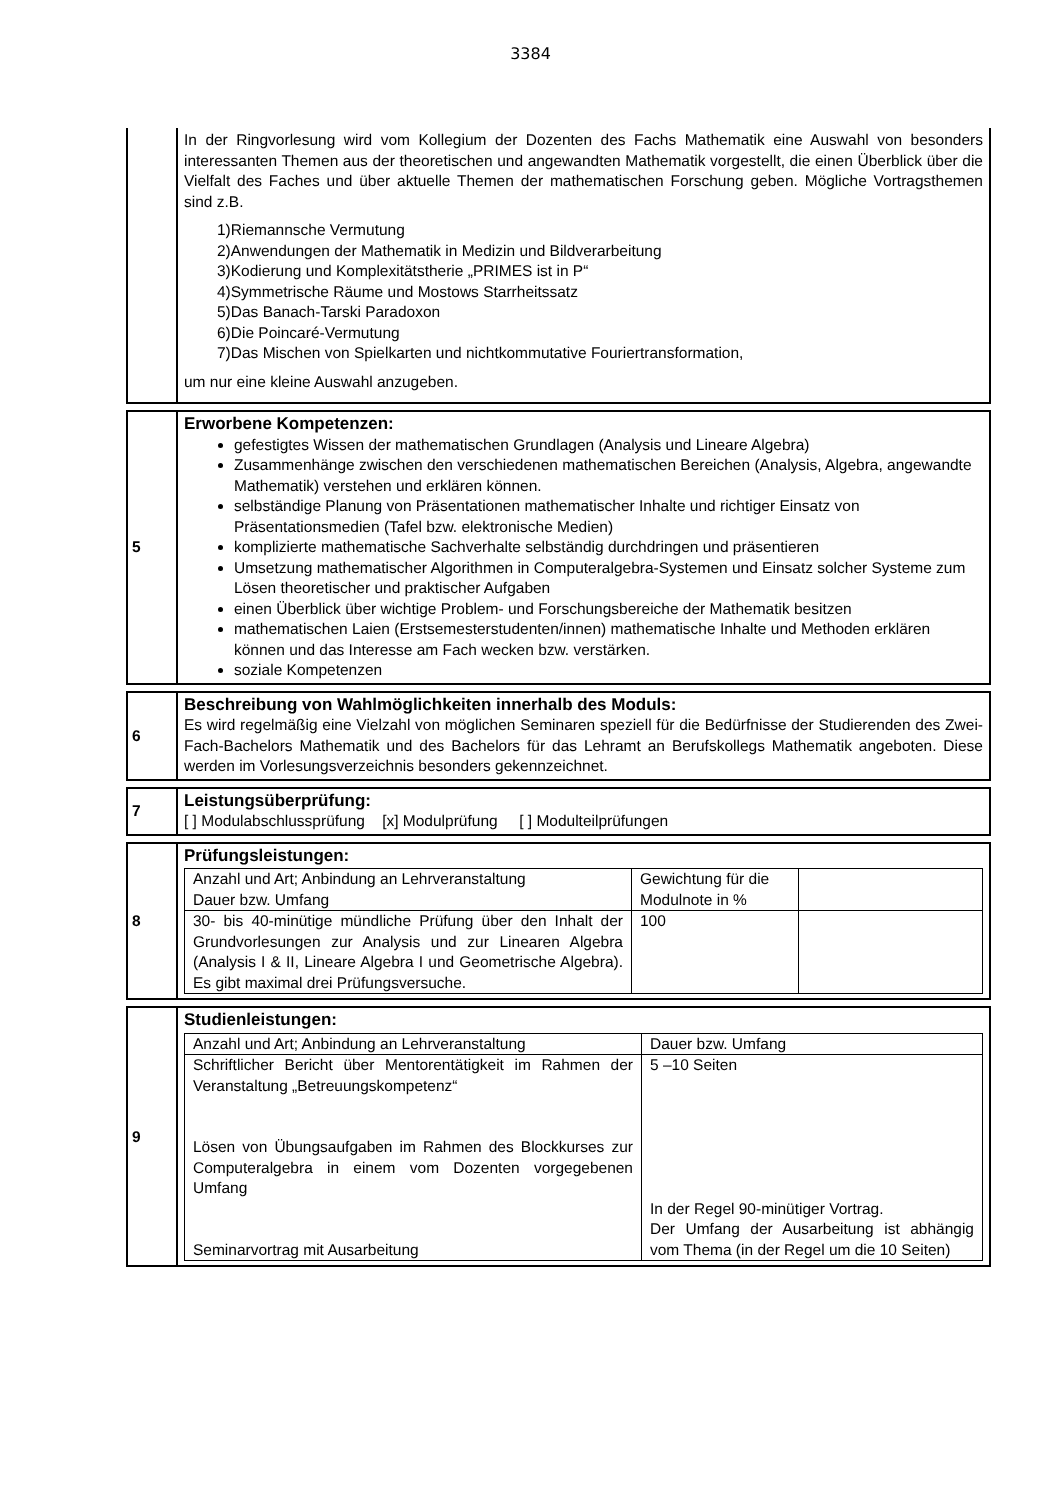3384
In der Ringvorlesung wird vom Kollegium der Dozenten des Fachs Mathematik eine Auswahl von besonders interessanten Themen aus der theoretischen und angewandten Mathematik vorgestellt, die einen Überblick über die Vielfalt des Faches und über aktuelle Themen der mathematischen Forschung geben. Mögliche Vortragsthemen sind z.B.
1)Riemannsche Vermutung
2)Anwendungen der Mathematik in Medizin und Bildverarbeitung
3)Kodierung und Komplexitätstherie „PRIMES ist in P“
4)Symmetrische Räume und Mostows Starrheitssatz
5)Das Banach-Tarski Paradoxon
6)Die Poincaré-Vermutung
7)Das Mischen von Spielkarten und nichtkommutative Fouriertransformation,
um nur eine kleine Auswahl anzugeben.
5
Erworbene Kompetenzen:
gefestigtes Wissen der mathematischen Grundlagen (Analysis und Lineare Algebra)
Zusammenhänge zwischen den verschiedenen mathematischen Bereichen (Analysis, Algebra, angewandte Mathematik) verstehen und erklären können.
selbständige Planung von Präsentationen mathematischer Inhalte und richtiger Einsatz von Präsentationsmedien (Tafel bzw. elektronische Medien)
komplizierte mathematische Sachverhalte selbständig durchdringen und präsentieren
Umsetzung mathematischer Algorithmen in Computeralgebra-Systemen und Einsatz solcher Systeme zum Lösen theoretischer und praktischer Aufgaben
einen Überblick über wichtige Problem- und Forschungsbereiche der Mathematik besitzen
mathematischen Laien (Erstsemesterstudenten/innen) mathematische Inhalte und Methoden erklären können und das Interesse am Fach wecken bzw. verstärken.
soziale Kompetenzen
6
Beschreibung von Wahlmöglichkeiten innerhalb des Moduls:
Es wird regelmäßig eine Vielzahl von möglichen Seminaren speziell für die Bedürfnisse der Studierenden des Zwei-Fach-Bachelors Mathematik und des Bachelors für das Lehramt an Berufskollegs Mathematik angeboten. Diese werden im Vorlesungsverzeichnis besonders gekennzeichnet.
7
Leistungsüberprüfung:
[ ] Modulabschlussprüfung [x] Modulprüfung [ ] Modulteilprüfungen
8
Prüfungsleistungen:
| Anzahl und Art; Anbindung an Lehrveranstaltung Dauer bzw. Umfang | Gewichtung für die Modulnote in % | |
| 30- bis 40-minütige mündliche Prüfung über den Inhalt der Grundvorlesungen zur Analysis und zur Linearen Algebra (Analysis I & II, Lineare Algebra I und Geometrische Algebra). Es gibt maximal drei Prüfungsversuche. | 100 | |
9
Studienleistungen:
| Anzahl und Art; Anbindung an Lehrveranstaltung | Dauer bzw. Umfang |
| Schriftlicher Bericht über Mentorentätigkeit im Rahmen der Veranstaltung „Betreuungskompetenz“ Lösen von Übungsaufgaben im Rahmen des Blockkurses zur Computeralgebra in einem vom Dozenten vorgegebenen Umfang Seminarvortrag mit Ausarbeitung | 5 –10 Seiten In der Regel 90-minütiger Vortrag. Der Umfang der Ausarbeitung ist abhängig vom Thema (in der Regel um die 10 Seiten) |